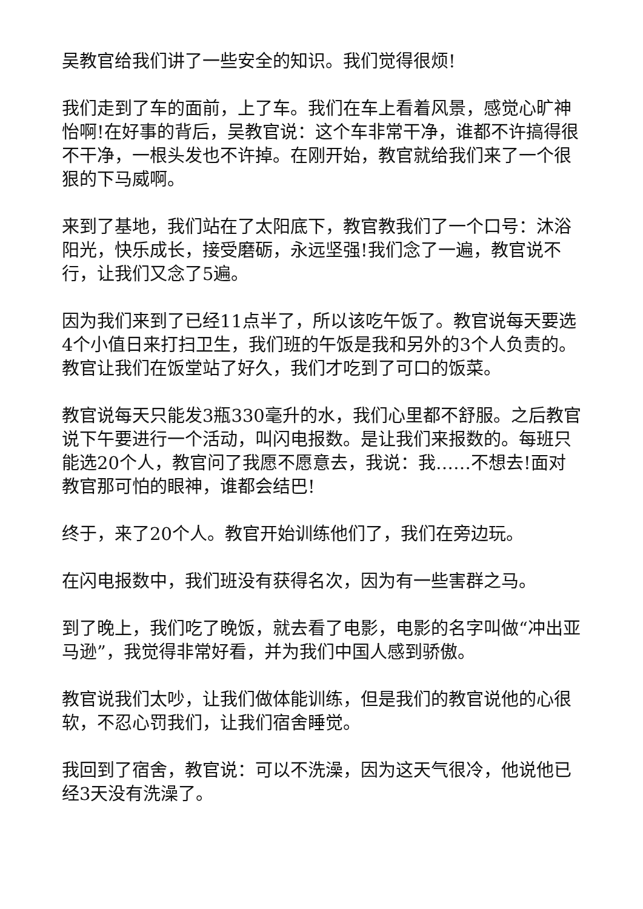吴教官给我们讲了一些安全的知识。我们觉得很烦!
我们走到了车的面前，上了车。我们在车上看着风景，感觉心旷神怡啊!在好事的背后，吴教官说：这个车非常干净，谁都不许搞得很不干净，一根头发也不许掉。在刚开始，教官就给我们来了一个很狠的下马威啊。
来到了基地，我们站在了太阳底下，教官教我们了一个口号：沐浴阳光，快乐成长，接受磨砺，永远坚强!我们念了一遍，教官说不行，让我们又念了5遍。
因为我们来到了已经11点半了，所以该吃午饭了。教官说每天要选4个小值日来打扫卫生，我们班的午饭是我和另外的3个人负责的。教官让我们在饭堂站了好久，我们才吃到了可口的饭菜。
教官说每天只能发3瓶330毫升的水，我们心里都不舒服。之后教官说下午要进行一个活动，叫闪电报数。是让我们来报数的。每班只能选20个人，教官问了我愿不愿意去，我说：我……不想去!面对教官那可怕的眼神，谁都会结巴!
终于，来了20个人。教官开始训练他们了，我们在旁边玩。
在闪电报数中，我们班没有获得名次，因为有一些害群之马。
到了晚上，我们吃了晚饭，就去看了电影，电影的名字叫做“冲出亚马逊”，我觉得非常好看，并为我们中国人感到骄傲。
教官说我们太吵，让我们做体能训练，但是我们的教官说他的心很软，不忍心罚我们，让我们宿舍睡觉。
我回到了宿舍，教官说：可以不洗澡，因为这天气很冷，他说他已经3天没有洗澡了。